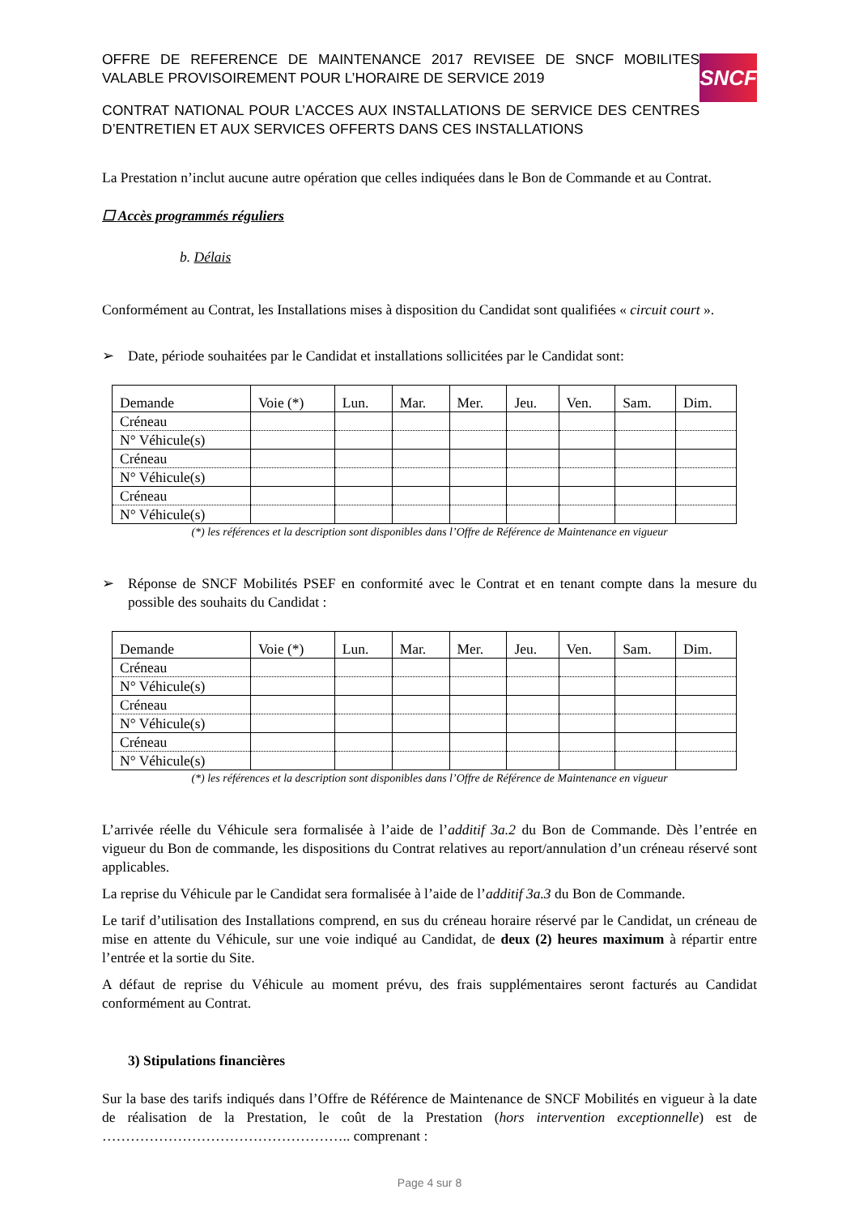OFFRE DE REFERENCE DE MAINTENANCE 2017 REVISEE DE SNCF MOBILITES VALABLE PROVISOIREMENT POUR L’HORAIRE DE SERVICE 2019
CONTRAT NATIONAL POUR L’ACCES AUX INSTALLATIONS DE SERVICE DES CENTRES D’ENTRETIEN ET AUX SERVICES OFFERTS DANS CES INSTALLATIONS
SNCF
La Prestation n’inclut aucune autre opération que celles indiquées dans le Bon de Commande et au Contrat.
☐ Accès programmés réguliers
b. Délais
Conformément au Contrat, les Installations mises à disposition du Candidat sont qualifiées « circuit court ».
➢ Date, période souhaitées par le Candidat et installations sollicitées par le Candidat sont:
| Demande | Voie (*) | Lun. | Mar. | Mer. | Jeu. | Ven. | Sam. | Dim. |
| Créneau | | | | | | | | |
| N° Véhicule(s) | | | | | | | | |
| Créneau | | | | | | | | |
| N° Véhicule(s) | | | | | | | | |
| Créneau | | | | | | | | |
| N° Véhicule(s) | | | | | | | | |
(*) les références et la description sont disponibles dans l’Offre de Référence de Maintenance en vigueur
➢ Réponse de SNCF Mobilités PSEF en conformité avec le Contrat et en tenant compte dans la mesure du possible des souhaits du Candidat :
| Demande | Voie (*) | Lun. | Mar. | Mer. | Jeu. | Ven. | Sam. | Dim. |
| Créneau | | | | | | | | |
| N° Véhicule(s) | | | | | | | | |
| Créneau | | | | | | | | |
| N° Véhicule(s) | | | | | | | | |
| Créneau | | | | | | | | |
| N° Véhicule(s) | | | | | | | | |
(*) les références et la description sont disponibles dans l’Offre de Référence de Maintenance en vigueur
L’arrivée réelle du Véhicule sera formalisée à l’aide de l’additif 3a.2 du Bon de Commande. Dès l’entrée en vigueur du Bon de commande, les dispositions du Contrat relatives au report/annulation d’un créneau réservé sont applicables.
La reprise du Véhicule par le Candidat sera formalisée à l’aide de l’additif 3a.3 du Bon de Commande.
Le tarif d’utilisation des Installations comprend, en sus du créneau horaire réservé par le Candidat, un créneau de mise en attente du Véhicule, sur une voie indiqué au Candidat, de deux (2) heures maximum à répartir entre l’entrée et la sortie du Site.
A défaut de reprise du Véhicule au moment prévu, des frais supplémentaires seront facturés au Candidat conformément au Contrat.
3) Stipulations financières
Sur la base des tarifs indiqués dans l’Offre de Référence de Maintenance de SNCF Mobilités en vigueur à la date de réalisation de la Prestation, le coût de la Prestation (hors intervention exceptionnelle) est de …………………………………………….. comprenant :
Page 4 sur 8